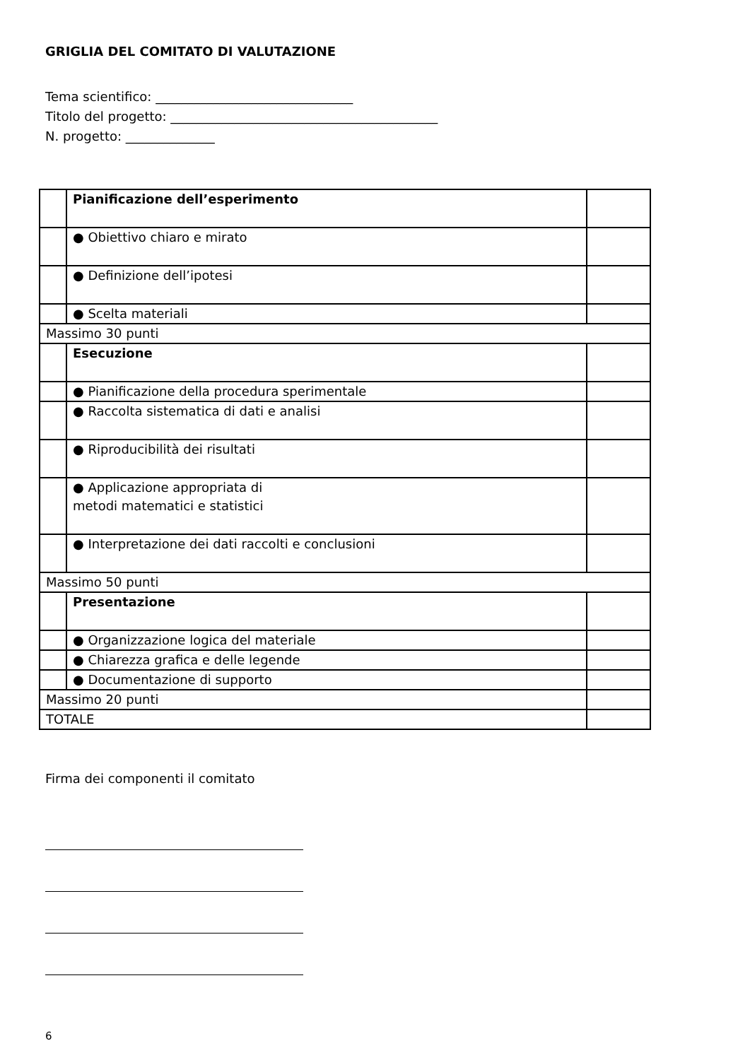GRIGLIA DEL COMITATO DI VALUTAZIONE
Tema scientifico: _______________________________
Titolo del progetto: __________________________________________
N. progetto: ______________
| | Pianificazione dell’esperimento | |
| | ● Obiettivo chiaro e mirato | |
| | ● Definizione dell’ipotesi | |
| | ● Scelta materiali | |
| Massimo 30 punti | | |
| | Esecuzione | |
| | ● Pianificazione della procedura sperimentale | |
| | ● Raccolta sistematica di dati e analisi | |
| | ● Riproducibilità dei risultati | |
| | ● Applicazione appropriata di metodi matematici e statistici | |
| | ● Interpretazione dei dati raccolti e conclusioni | |
| Massimo 50 punti | | |
| | Presentazione | |
| | ● Organizzazione logica del materiale | |
| | ● Chiarezza grafica e delle legende | |
| | ● Documentazione di supporto | |
| Massimo 20 punti | | |
| TOTALE | | |
Firma dei componenti il comitato
6